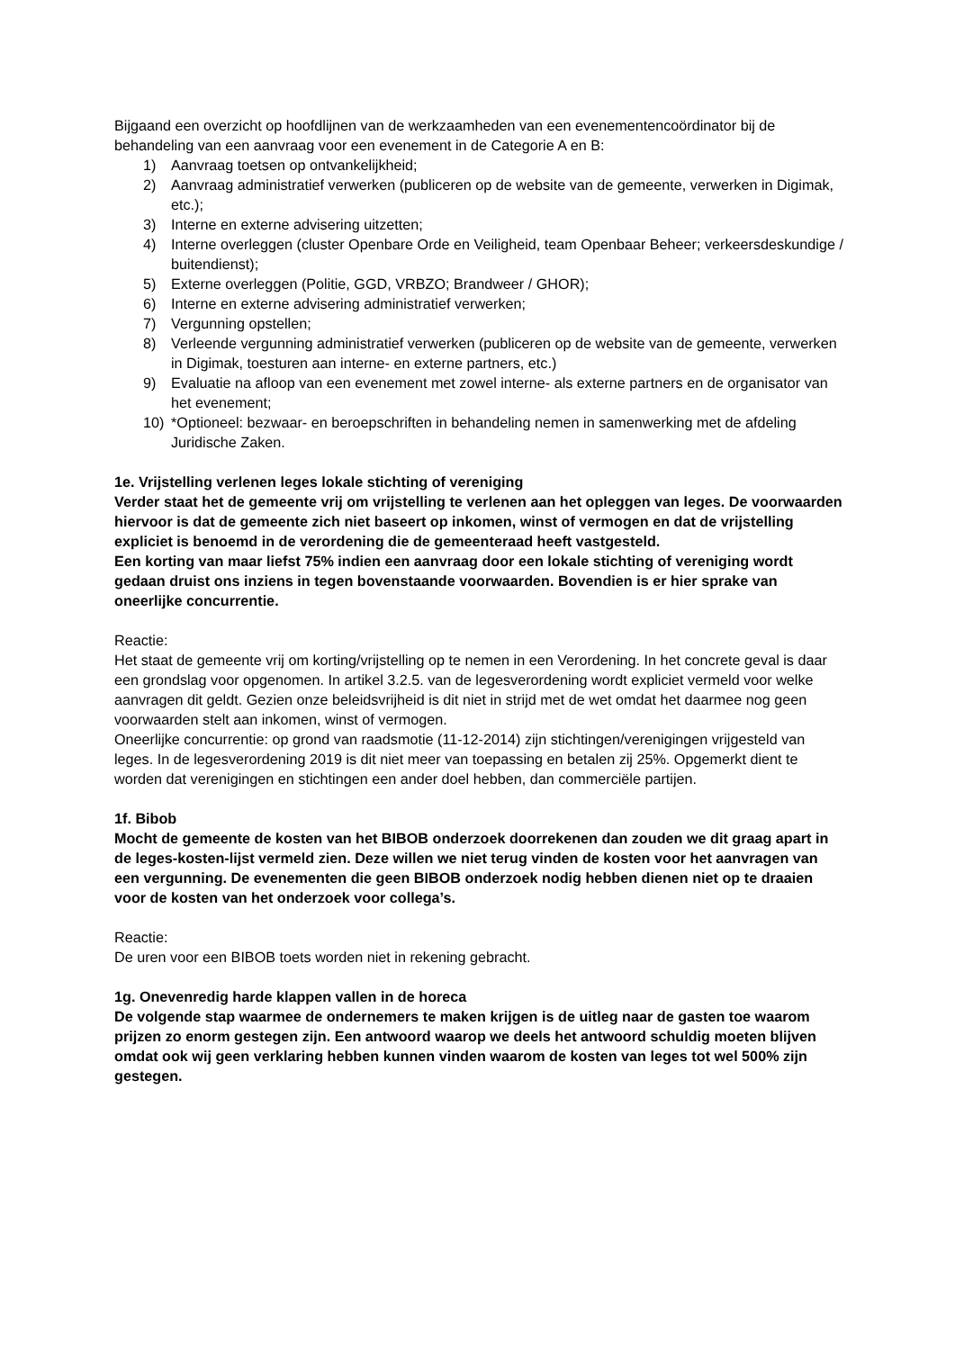Bijgaand een overzicht op hoofdlijnen van de werkzaamheden van een evenementencoördinator bij de behandeling van een aanvraag voor een evenement in de Categorie A en B:
1) Aanvraag toetsen op ontvankelijkheid;
2) Aanvraag administratief verwerken (publiceren op de website van de gemeente, verwerken in Digimak, etc.);
3) Interne en externe advisering uitzetten;
4) Interne overleggen (cluster Openbare Orde en Veiligheid, team Openbaar Beheer; verkeersdeskundige / buitendienst);
5) Externe overleggen (Politie, GGD, VRBZO; Brandweer / GHOR);
6) Interne en externe advisering administratief verwerken;
7) Vergunning opstellen;
8) Verleende vergunning administratief verwerken (publiceren op de website van de gemeente, verwerken in Digimak, toesturen aan interne- en externe partners, etc.)
9) Evaluatie na afloop van een evenement met zowel interne- als externe partners en de organisator van het evenement;
10) *Optioneel: bezwaar- en beroepschriften in behandeling nemen in samenwerking met de afdeling Juridische Zaken.
1e. Vrijstelling verlenen leges lokale stichting of vereniging
Verder staat het de gemeente vrij om vrijstelling te verlenen aan het opleggen van leges. De voorwaarden hiervoor is dat de gemeente zich niet baseert op inkomen, winst of vermogen en dat de vrijstelling expliciet is benoemd in de verordening die de gemeenteraad heeft vastgesteld.
Een korting van maar liefst 75% indien een aanvraag door een lokale stichting of vereniging wordt gedaan druist ons inziens in tegen bovenstaande voorwaarden. Bovendien is er hier sprake van oneerlijke concurrentie.
Reactie:
Het staat de gemeente vrij om korting/vrijstelling op te nemen in een Verordening. In het concrete geval is daar een grondslag voor opgenomen. In artikel 3.2.5. van de legesverordening wordt expliciet vermeld voor welke aanvragen dit geldt. Gezien onze beleidsvrijheid is dit niet in strijd met de wet omdat het daarmee nog geen voorwaarden stelt aan inkomen, winst of vermogen.
Oneerlijke concurrentie: op grond van raadsmotie (11-12-2014) zijn stichtingen/verenigingen vrijgesteld van leges. In de legesverordening 2019 is dit niet meer van toepassing en betalen zij 25%. Opgemerkt dient te worden dat verenigingen en stichtingen een ander doel hebben, dan commerciële partijen.
1f. Bibob
Mocht de gemeente de kosten van het BIBOB onderzoek doorrekenen dan zouden we dit graag apart in de leges-kosten-lijst vermeld zien. Deze willen we niet terug vinden de kosten voor het aanvragen van een vergunning. De evenementen die geen BIBOB onderzoek nodig hebben dienen niet op te draaien voor de kosten van het onderzoek voor collega’s.
Reactie:
De uren voor een BIBOB toets worden niet in rekening gebracht.
1g. Onevenredig harde klappen vallen in de horeca
De volgende stap waarmee de ondernemers te maken krijgen is de uitleg naar de gasten toe waarom prijzen zo enorm gestegen zijn. Een antwoord waarop we deels het antwoord schuldig moeten blijven omdat ook wij geen verklaring hebben kunnen vinden waarom de kosten van leges tot wel 500% zijn gestegen.